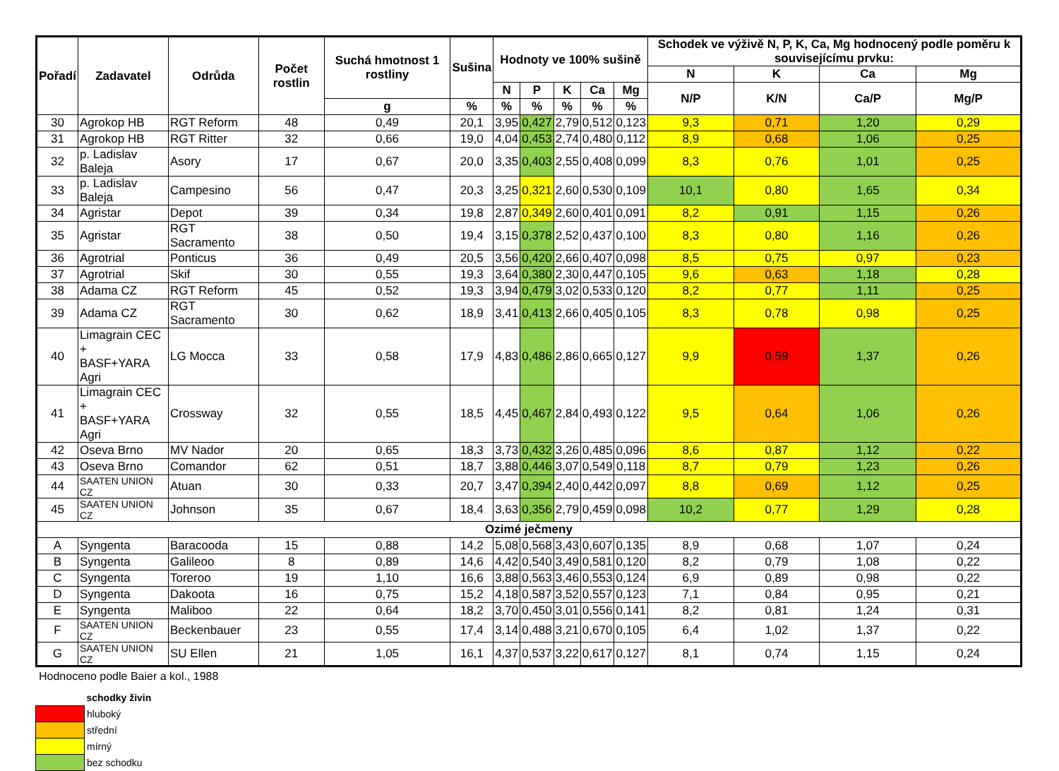| Pořadí | Zadavatel | Odrůda | Počet rostlin | Suchá hmotnost 1 rostliny | Sušina | Hodnoty ve 100% sušině | | | | | Schodek ve výživě N, P, K, Ca, Mg hodnocený podle poměru k souvisejícímu prvku: | | | |
| --- | --- | --- | --- | --- | --- | --- | --- | --- | --- | --- | --- | --- | --- | --- |
| | | | | | | | | | | | N | K | Ca | Mg |
| | | | | | | N | P | K | Ca | Mg | N/P | K/N | Ca/P | Mg/P |
| | | | | g | % | % | % | % | % | % | | | | |
| 30 | Agrokop HB | RGT Reform | 48 | 0,49 | 20,1 | 3,95 | 0,427 | 2,79 | 0,512 | 0,123 | 9,3 | 0,71 | 1,20 | 0,29 |
| 31 | Agrokop HB | RGT Ritter | 32 | 0,66 | 19,0 | 4,04 | 0,453 | 2,74 | 0,480 | 0,112 | 8,9 | 0,68 | 1,06 | 0,25 |
| 32 | p. Ladislav Baleja | Asory | 17 | 0,67 | 20,0 | 3,35 | 0,403 | 2,55 | 0,408 | 0,099 | 8,3 | 0,76 | 1,01 | 0,25 |
| 33 | p. Ladislav Baleja | Campesino | 56 | 0,47 | 20,3 | 3,25 | 0,321 | 2,60 | 0,530 | 0,109 | 10,1 | 0,80 | 1,65 | 0,34 |
| 34 | Agristar | Depot | 39 | 0,34 | 19,8 | 2,87 | 0,349 | 2,60 | 0,401 | 0,091 | 8,2 | 0,91 | 1,15 | 0,26 |
| 35 | Agristar | RGT Sacramento | 38 | 0,50 | 19,4 | 3,15 | 0,378 | 2,52 | 0,437 | 0,100 | 8,3 | 0,80 | 1,16 | 0,26 |
| 36 | Agrotrial | Ponticus | 36 | 0,49 | 20,5 | 3,56 | 0,420 | 2,66 | 0,407 | 0,098 | 8,5 | 0,75 | 0,97 | 0,23 |
| 37 | Agrotrial | Skif | 30 | 0,55 | 19,3 | 3,64 | 0,380 | 2,30 | 0,447 | 0,105 | 9,6 | 0,63 | 1,18 | 0,28 |
| 38 | Adama CZ | RGT Reform | 45 | 0,52 | 19,3 | 3,94 | 0,479 | 3,02 | 0,533 | 0,120 | 8,2 | 0,77 | 1,11 | 0,25 |
| 39 | Adama CZ | RGT Sacramento | 30 | 0,62 | 18,9 | 3,41 | 0,413 | 2,66 | 0,405 | 0,105 | 8,3 | 0,78 | 0,98 | 0,25 |
| 40 | Limagrain CEC + BASF+YARA Agri | LG Mocca | 33 | 0,58 | 17,9 | 4,83 | 0,486 | 2,86 | 0,665 | 0,127 | 9,9 | 0,59 | 1,37 | 0,26 |
| 41 | Limagrain CEC + BASF+YARA Agri | Crossway | 32 | 0,55 | 18,5 | 4,45 | 0,467 | 2,84 | 0,493 | 0,122 | 9,5 | 0,64 | 1,06 | 0,26 |
| 42 | Oseva Brno | MV Nador | 20 | 0,65 | 18,3 | 3,73 | 0,432 | 3,26 | 0,485 | 0,096 | 8,6 | 0,87 | 1,12 | 0,22 |
| 43 | Oseva Brno | Comandor | 62 | 0,51 | 18,7 | 3,88 | 0,446 | 3,07 | 0,549 | 0,118 | 8,7 | 0,79 | 1,23 | 0,26 |
| 44 | SAATEN UNION CZ | Atuan | 30 | 0,33 | 20,7 | 3,47 | 0,394 | 2,40 | 0,442 | 0,097 | 8,8 | 0,69 | 1,12 | 0,25 |
| 45 | SAATEN UNION CZ | Johnson | 35 | 0,67 | 18,4 | 3,63 | 0,356 | 2,79 | 0,459 | 0,098 | 10,2 | 0,77 | 1,29 | 0,28 |
| Ozimé ječmeny | | | | | | | | | | | | | | |
| A | Syngenta | Baracooda | 15 | 0,88 | 14,2 | 5,08 | 0,568 | 3,43 | 0,607 | 0,135 | 8,9 | 0,68 | 1,07 | 0,24 |
| B | Syngenta | Galileoo | 8 | 0,89 | 14,6 | 4,42 | 0,540 | 3,49 | 0,581 | 0,120 | 8,2 | 0,79 | 1,08 | 0,22 |
| C | Syngenta | Toreroo | 19 | 1,10 | 16,6 | 3,88 | 0,563 | 3,46 | 0,553 | 0,124 | 6,9 | 0,89 | 0,98 | 0,22 |
| D | Syngenta | Dakoota | 16 | 0,75 | 15,2 | 4,18 | 0,587 | 3,52 | 0,557 | 0,123 | 7,1 | 0,84 | 0,95 | 0,21 |
| E | Syngenta | Maliboo | 22 | 0,64 | 18,2 | 3,70 | 0,450 | 3,01 | 0,556 | 0,141 | 8,2 | 0,81 | 1,24 | 0,31 |
| F | SAATEN UNION CZ | Beckenbauer | 23 | 0,55 | 17,4 | 3,14 | 0,488 | 3,21 | 0,670 | 0,105 | 6,4 | 1,02 | 1,37 | 0,22 |
| G | SAATEN UNION CZ | SU Ellen | 21 | 1,05 | 16,1 | 4,37 | 0,537 | 3,22 | 0,617 | 0,127 | 8,1 | 0,74 | 1,15 | 0,24 |
Hodnoceno podle Baier a kol., 1988
| | schodky živin |
| | hluboký |
| | střední |
| | mírný |
| | bez schodku |